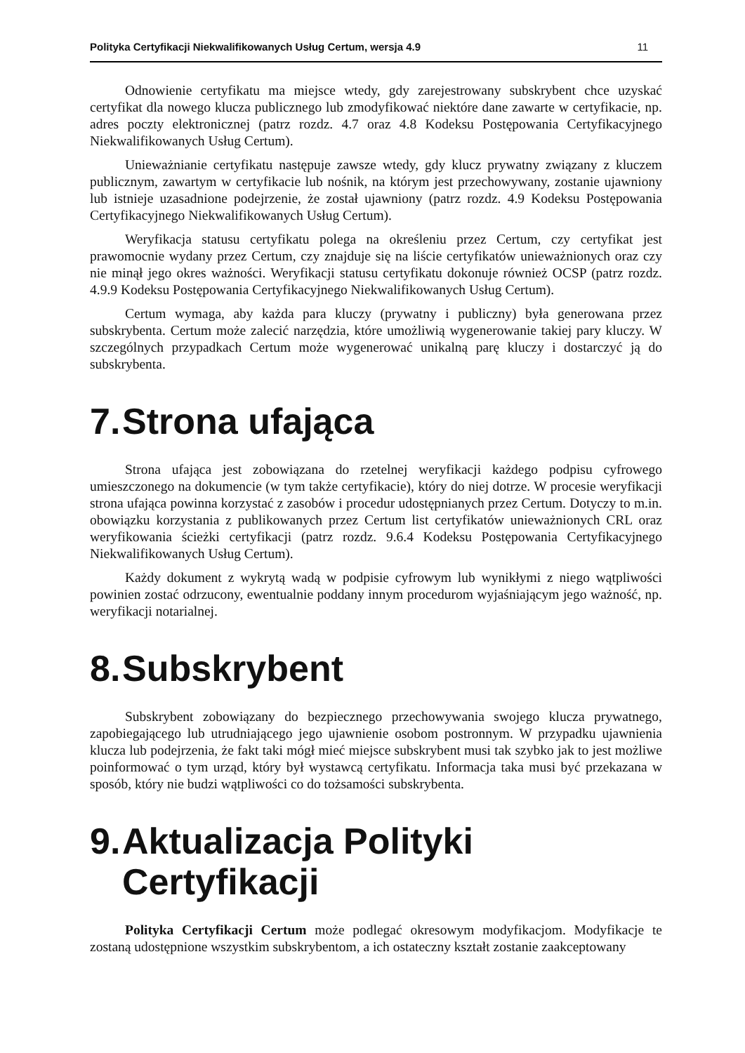Polityka Certyfikacji Niekwalifikowanych Usług Certum, wersja 4.9 11
Odnowienie certyfikatu ma miejsce wtedy, gdy zarejestrowany subskrybent chce uzyskać certyfikat dla nowego klucza publicznego lub zmodyfikować niektóre dane zawarte w certyfikacie, np. adres poczty elektronicznej (patrz rozdz. 4.7 oraz 4.8 Kodeksu Postępowania Certyfikacyjnego Niekwalifikowanych Usług Certum).
Unieważnianie certyfikatu następuje zawsze wtedy, gdy klucz prywatny związany z kluczem publicznym, zawartym w certyfikacie lub nośnik, na którym jest przechowywany, zostanie ujawniony lub istnieje uzasadnione podejrzenie, że został ujawniony (patrz rozdz. 4.9 Kodeksu Postępowania Certyfikacyjnego Niekwalifikowanych Usług Certum).
Weryfikacja statusu certyfikatu polega na określeniu przez Certum, czy certyfikat jest prawomocnie wydany przez Certum, czy znajduje się na liście certyfikatów unieważnionych oraz czy nie minął jego okres ważności. Weryfikacji statusu certyfikatu dokonuje również OCSP (patrz rozdz. 4.9.9 Kodeksu Postępowania Certyfikacyjnego Niekwalifikowanych Usług Certum).
Certum wymaga, aby każda para kluczy (prywatny i publiczny) była generowana przez subskrybenta. Certum może zalecić narzędzia, które umożliwią wygenerowanie takiej pary kluczy. W szczególnych przypadkach Certum może wygenerować unikalną parę kluczy i dostarczyć ją do subskrybenta.
7. Strona ufająca
Strona ufająca jest zobowiązana do rzetelnej weryfikacji każdego podpisu cyfrowego umieszczonego na dokumencie (w tym także certyfikacie), który do niej dotrze. W procesie weryfikacji strona ufająca powinna korzystać z zasobów i procedur udostępnianych przez Certum. Dotyczy to m.in. obowiązku korzystania z publikowanych przez Certum list certyfikatów unieważnionych CRL oraz weryfikowania ścieżki certyfikacji (patrz rozdz. 9.6.4 Kodeksu Postępowania Certyfikacyjnego Niekwalifikowanych Usług Certum).
Każdy dokument z wykrytą wadą w podpisie cyfrowym lub wynikłymi z niego wątpliwości powinien zostać odrzucony, ewentualnie poddany innym procedurom wyjaśniającym jego ważność, np. weryfikacji notarialnej.
8. Subskrybent
Subskrybent zobowiązany do bezpiecznego przechowywania swojego klucza prywatnego, zapobiegającego lub utrudniającego jego ujawnienie osobom postronnym. W przypadku ujawnienia klucza lub podejrzenia, że fakt taki mógł mieć miejsce subskrybent musi tak szybko jak to jest możliwe poinformować o tym urząd, który był wystawcą certyfikatu. Informacja taka musi być przekazana w sposób, który nie budzi wątpliwości co do tożsamości subskrybenta.
9. Aktualizacja Polityki Certyfikacji
Polityka Certyfikacji Certum może podlegać okresowym modyfikacjom. Modyfikacje te zostaną udostępnione wszystkim subskrybentom, a ich ostateczny kształt zostanie zaakceptowany